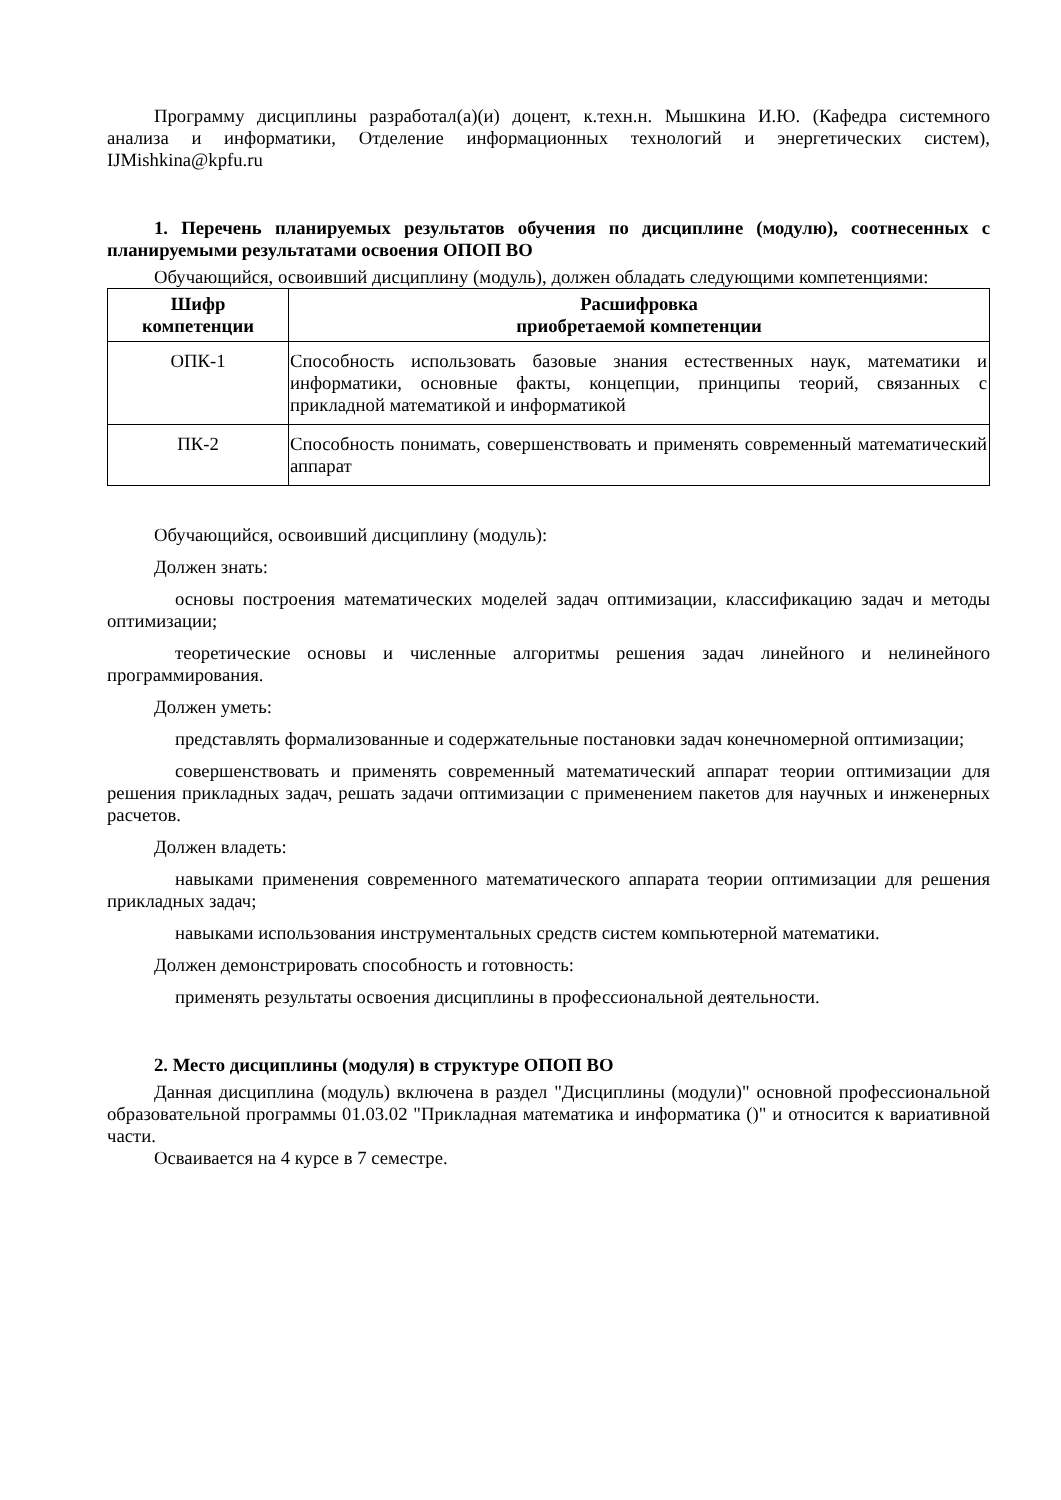Программу дисциплины разработал(а)(и) доцент, к.техн.н. Мышкина И.Ю. (Кафедра системного анализа и информатики, Отделение информационных технологий и энергетических систем), IJMishkina@kpfu.ru
1. Перечень планируемых результатов обучения по дисциплине (модулю), соотнесенных с планируемыми результатами освоения ОПОП ВО
Обучающийся, освоивший дисциплину (модуль), должен обладать следующими компетенциями:
| Шифр компетенции | Расшифровка приобретаемой компетенции |
| --- | --- |
| ОПК-1 | Способность использовать базовые знания естественных наук, математики и информатики, основные факты, концепции, принципы теорий, связанных с прикладной математикой и информатикой |
| ПК-2 | Способность понимать, совершенствовать и применять современный математический аппарат |
Обучающийся, освоивший дисциплину (модуль):
Должен знать:
основы построения математических моделей задач оптимизации, классификацию задач и методы оптимизации;
теоретические основы и численные алгоритмы решения задач линейного и нелинейного программирования.
Должен уметь:
представлять формализованные и содержательные постановки задач конечномерной оптимизации;
совершенствовать и применять современный математический аппарат теории оптимизации для решения прикладных задач, решать задачи оптимизации с применением пакетов для научных и инженерных расчетов.
Должен владеть:
навыками применения современного математического аппарата теории оптимизации для решения прикладных задач;
навыками использования инструментальных средств систем компьютерной математики.
Должен демонстрировать способность и готовность:
применять результаты освоения дисциплины в профессиональной деятельности.
2. Место дисциплины (модуля) в структуре ОПОП ВО
Данная дисциплина (модуль) включена в раздел "Дисциплины (модули)" основной профессиональной образовательной программы 01.03.02 "Прикладная математика и информатика ()" и относится к вариативной части.
Осваивается на 4 курсе в 7 семестре.